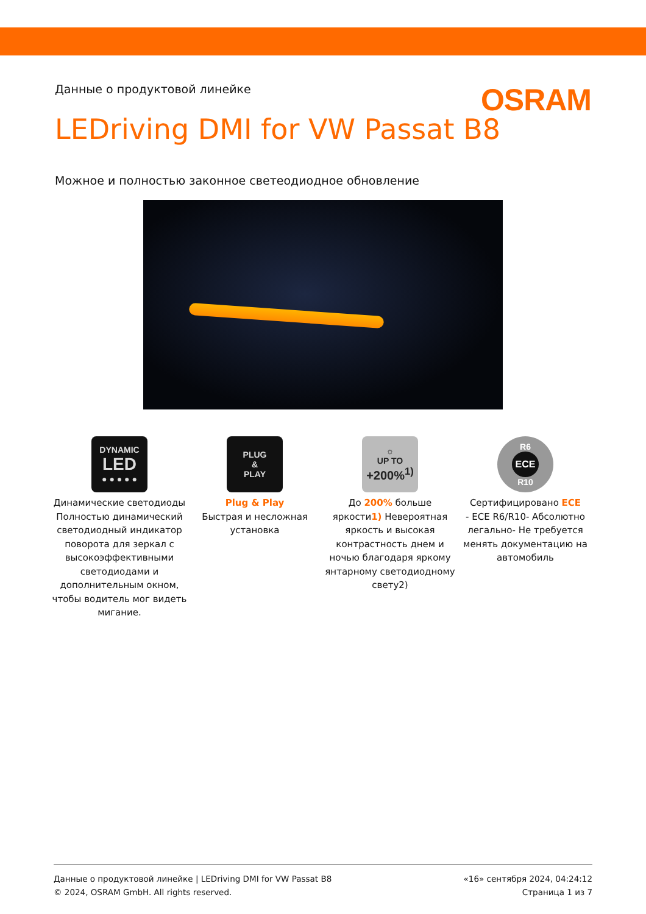Данные о продуктовой линейке
OSRAM
LEDriving DMI for VW Passat B8
Можное и полностью законное светеодиодное обновление
DYNAMIC
LED
● ● ● ● ●
Динамические светодиоды Полностью динамический светодиодный индикатор поворота для зеркал с высокоэффективными светодиодами и дополнительным окном, чтобы водитель мог видеть мигание.
PLUG
&
PLAY
Plug & Play
Быстрая и несложная установка
☼
UP TO
+200%<sup>1)</sup>
До 200% больше яркости1) Невероятная яркость и высокая контрастность днем и ночью благодаря яркому янтарному светодиодному свету2)
R6
ECE
R10
Сертифицировано ECE
- ECE R6/R10- Абсолютно легально- Не требуется менять документацию на автомобиль
Данные о продуктовой линейке | LEDriving DMI for VW Passat B8
© 2024, OSRAM GmbH. All rights reserved.
«16» сентября 2024, 04:24:12
Страница 1 из 7